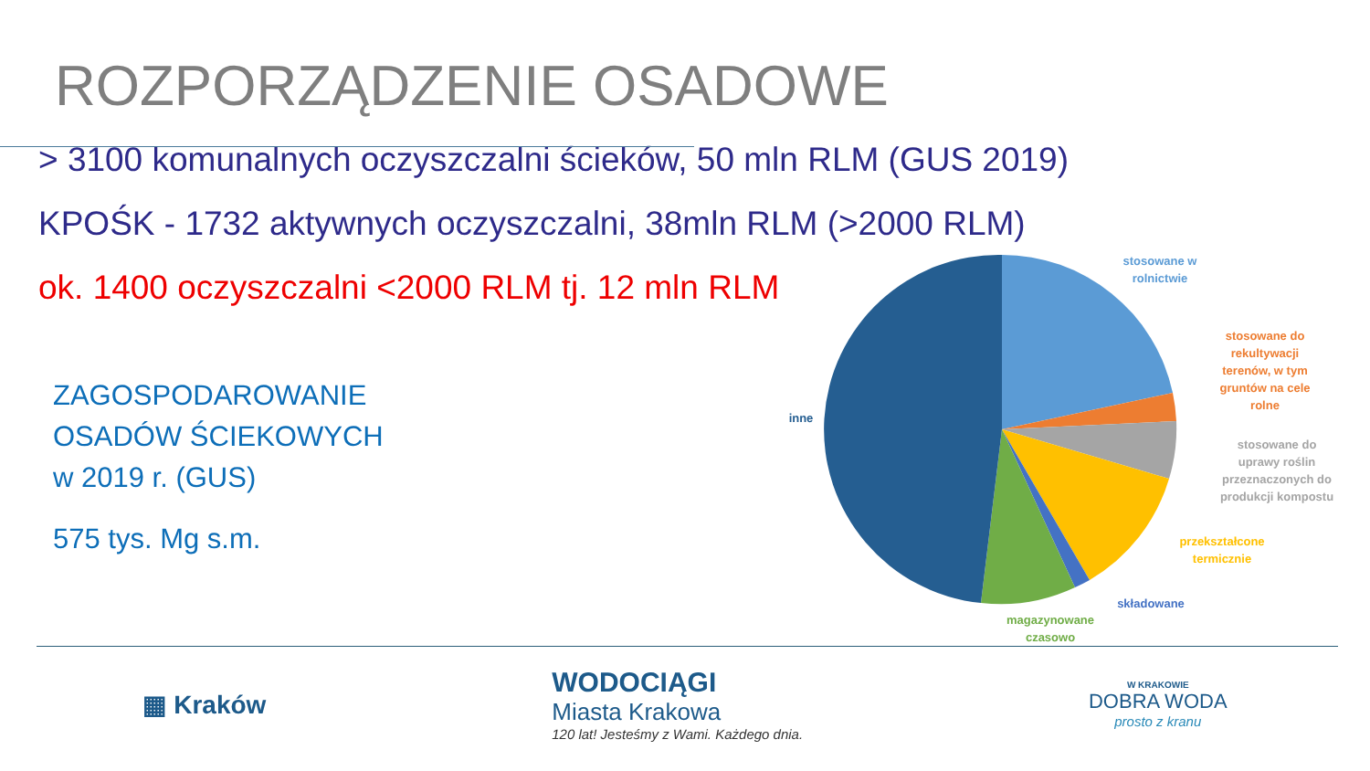ROZPORZĄDZENIE OSADOWE
> 3100 komunalnych oczyszczalni ścieków, 50 mln RLM (GUS 2019)
KPOŚK - 1732 aktywnych oczyszczalni, 38mln RLM (>2000 RLM)
ok. 1400 oczyszczalni <2000 RLM tj. 12 mln RLM
ZAGOSPODAROWANIE
OSADÓW ŚCIEKOWYCH
w 2019 r. (GUS)
575 tys. Mg s.m.
stosowane w
rolnictwie
stosowane do
rekultywacji
terenów, w tym
gruntów na cele
rolne
stosowane do
uprawy roślin
przeznaczonych do
produkcji kompostu
przekształcone
termicznie
składowane
magazynowane
czasowo
inne
▦ Kraków
WODOCIĄGI
Miasta Krakowa
120 lat! Jesteśmy z Wami. Każdego dnia.
W KRAKOWIE
DOBRA WODA
prosto z kranu